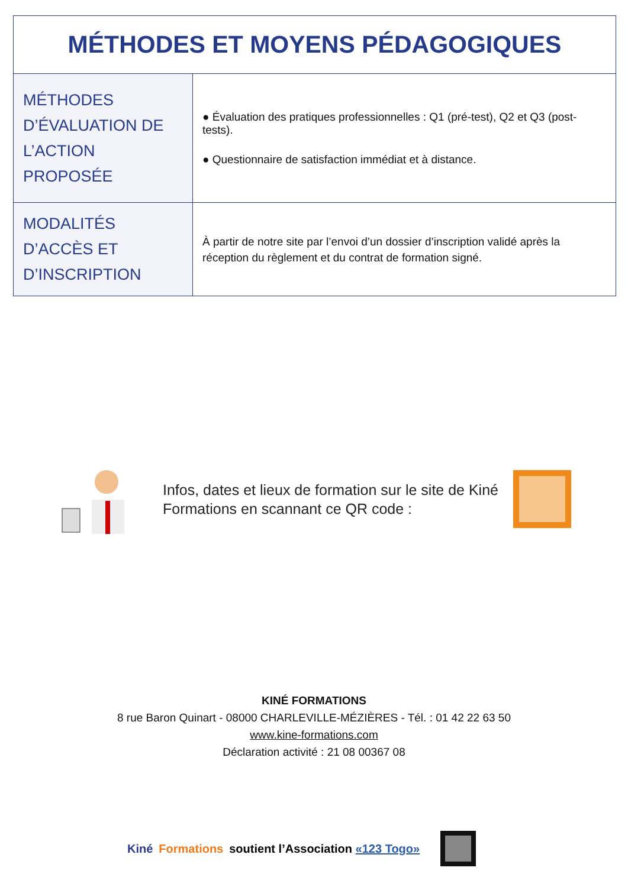| MÉTHODES ET MOYENS PÉDAGOGIQUES | |
| --- | --- |
| MÉTHODES D’ÉVALUATION DE L’ACTION PROPOSÉE | ● Évaluation des pratiques professionnelles : Q1 (pré-test), Q2 et Q3 (post-tests). ● Questionnaire de satisfaction immédiat et à distance. |
| MODALITÉS D’ACCÈS ET D’INSCRIPTION | À partir de notre site par l’envoi d’un dossier d’inscription validé après la réception du règlement et du contrat de formation signé. |
Infos, dates et lieux de formation sur le site de Kiné Formations en scannant ce QR code :
KINÉ FORMATIONS
8 rue Baron Quinart - 08000 CHARLEVILLE-MÉZIÈRES - Tél. : 01 42 22 63 50
www.kine-formations.com
Déclaration activité : 21 08 00367 08
Kiné Formations soutient l’Association «123 Togo»